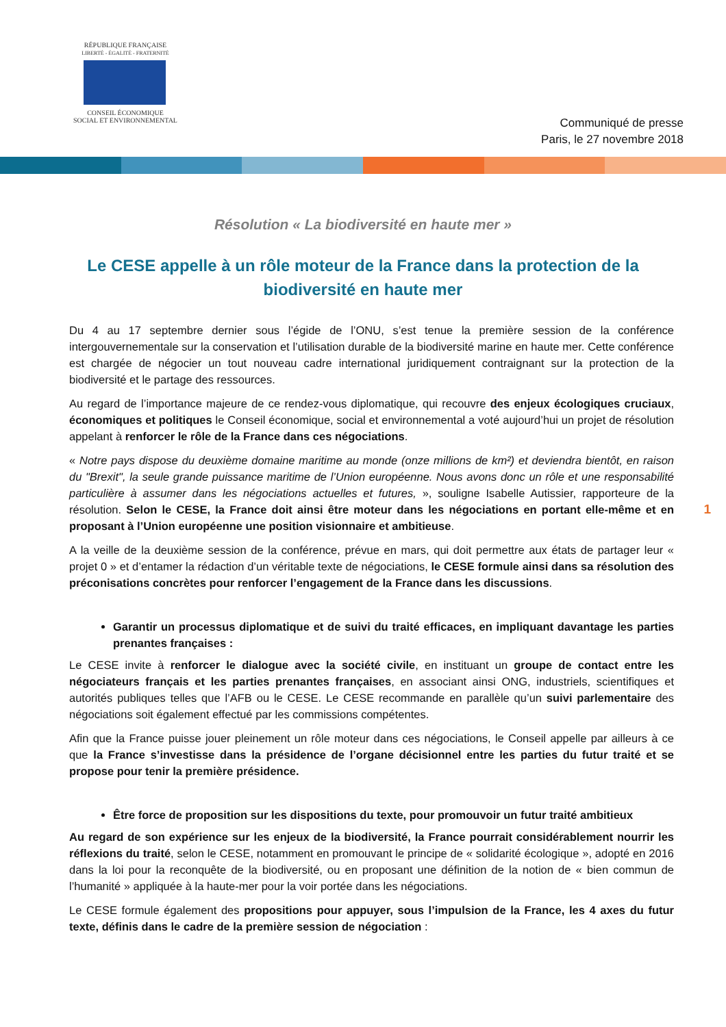RÉPUBLIQUE FRANÇAISE
LIBERTÉ - ÉGALITÉ - FRATERNITÉ
CONSEIL ÉCONOMIQUE
SOCIAL ET ENVIRONNEMENTAL
Communiqué de presse
Paris, le 27 novembre 2018
Résolution « La biodiversité en haute mer »
Le CESE appelle à un rôle moteur de la France dans la protection de la biodiversité en haute mer
Du 4 au 17 septembre dernier sous l’égide de l’ONU, s’est tenue la première session de la conférence intergouvernementale sur la conservation et l’utilisation durable de la biodiversité marine en haute mer. Cette conférence est chargée de négocier un tout nouveau cadre international juridiquement contraignant sur la protection de la biodiversité et le partage des ressources.
Au regard de l’importance majeure de ce rendez-vous diplomatique, qui recouvre des enjeux écologiques cruciaux, économiques et politiques le Conseil économique, social et environnemental a voté aujourd’hui un projet de résolution appelant à renforcer le rôle de la France dans ces négociations.
« Notre pays dispose du deuxième domaine maritime au monde (onze millions de km²) et deviendra bientôt, en raison du "Brexit", la seule grande puissance maritime de l’Union européenne. Nous avons donc un rôle et une responsabilité particulière à assumer dans les négociations actuelles et futures, », souligne Isabelle Autissier, rapporteure de la résolution. Selon le CESE, la France doit ainsi être moteur dans les négociations en portant elle-même et en proposant à l’Union européenne une position visionnaire et ambitieuse.
A la veille de la deuxième session de la conférence, prévue en mars, qui doit permettre aux états de partager leur « projet 0 » et d’entamer la rédaction d’un véritable texte de négociations, le CESE formule ainsi dans sa résolution des préconisations concrètes pour renforcer l’engagement de la France dans les discussions.
Garantir un processus diplomatique et de suivi du traité efficaces, en impliquant davantage les parties prenantes françaises :
Le CESE invite à renforcer le dialogue avec la société civile, en instituant un groupe de contact entre les négociateurs français et les parties prenantes françaises, en associant ainsi ONG, industriels, scientifiques et autorités publiques telles que l’AFB ou le CESE. Le CESE recommande en parallèle qu’un suivi parlementaire des négociations soit également effectué par les commissions compétentes.
Afin que la France puisse jouer pleinement un rôle moteur dans ces négociations, le Conseil appelle par ailleurs à ce que la France s’investisse dans la présidence de l’organe décisionnel entre les parties du futur traité et se propose pour tenir la première présidence.
Être force de proposition sur les dispositions du texte, pour promouvoir un futur traité ambitieux
Au regard de son expérience sur les enjeux de la biodiversité, la France pourrait considérablement nourrir les réflexions du traité, selon le CESE, notamment en promouvant le principe de « solidarité écologique », adopté en 2016 dans la loi pour la reconquête de la biodiversité, ou en proposant une définition de la notion de « bien commun de l’humanité » appliquée à la haute-mer pour la voir portée dans les négociations.
Le CESE formule également des propositions pour appuyer, sous l’impulsion de la France, les 4 axes du futur texte, définis dans le cadre de la première session de négociation :
1